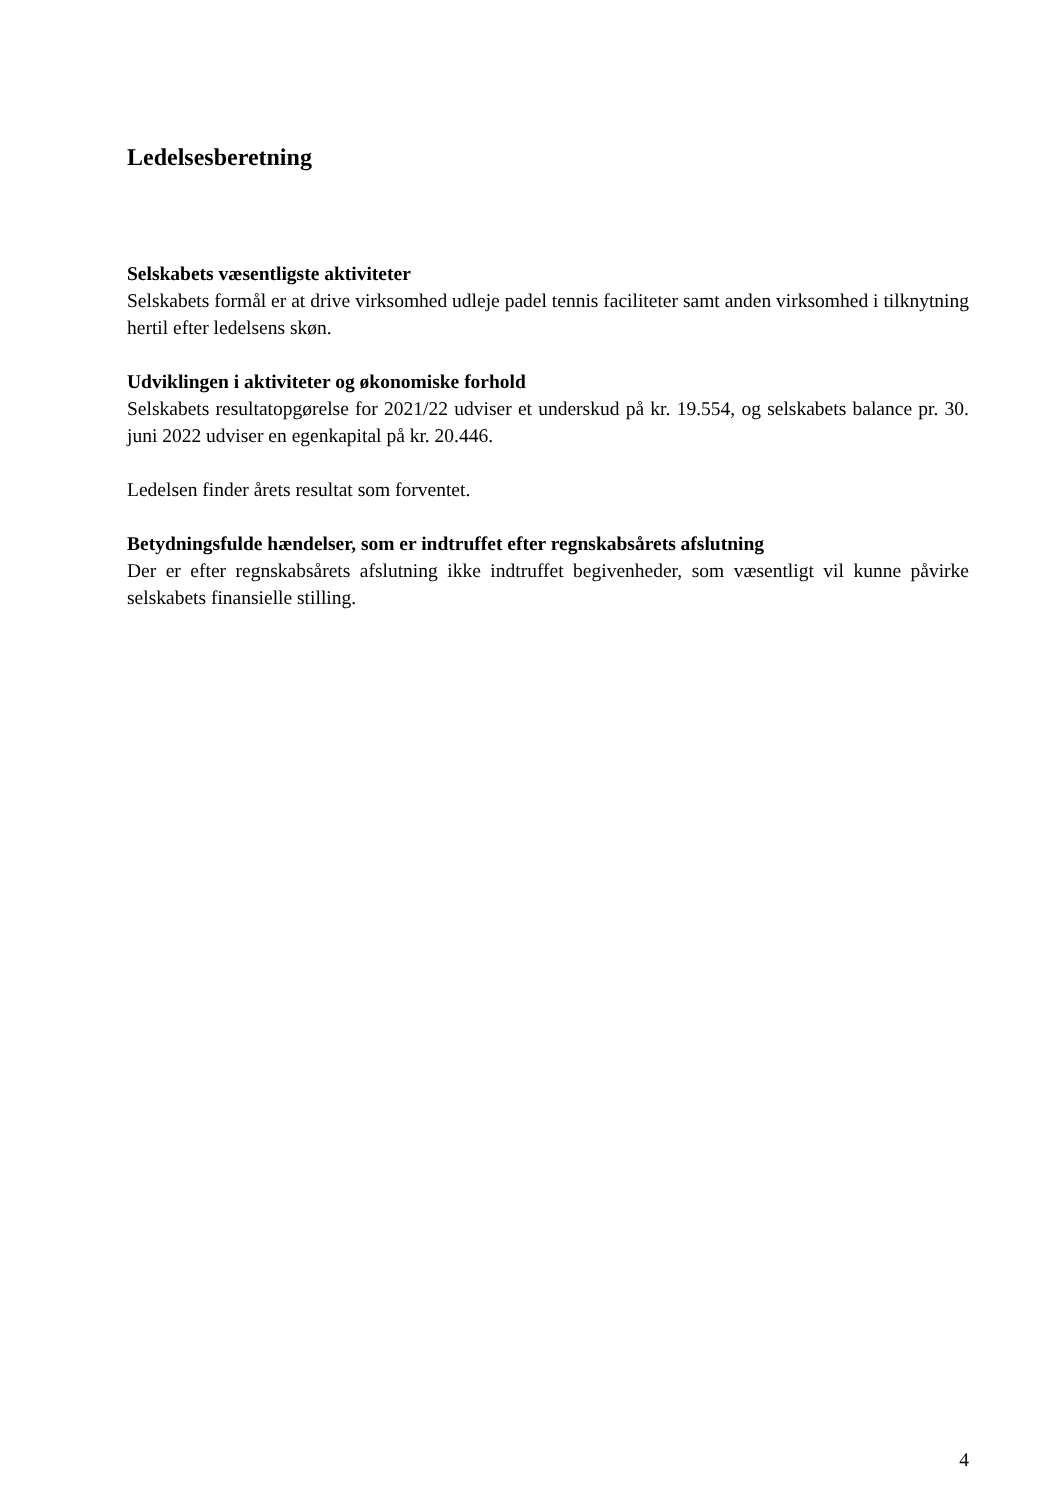Ledelsesberetning
Selskabets væsentligste aktiviteter
Selskabets formål er at drive virksomhed udleje padel tennis faciliteter samt anden virksomhed i tilknytning hertil efter ledelsens skøn.
Udviklingen i aktiviteter og økonomiske forhold
Selskabets resultatopgørelse for 2021/22 udviser et underskud på kr. 19.554, og selskabets balance pr. 30. juni 2022 udviser en egenkapital på kr. 20.446.
Ledelsen finder årets resultat som forventet.
Betydningsfulde hændelser, som er indtruffet efter regnskabsårets afslutning
Der er efter regnskabsårets afslutning ikke indtruffet begivenheder, som væsentligt vil kunne påvirke selskabets finansielle stilling.
4